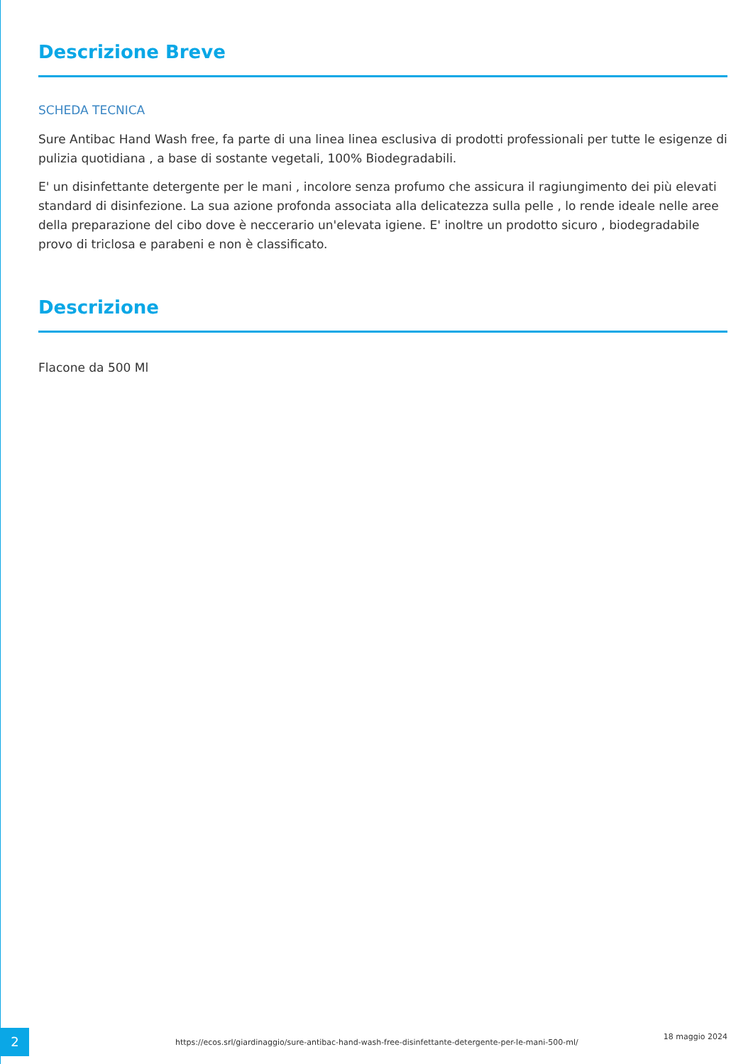Descrizione Breve
SCHEDA TECNICA
Sure Antibac Hand Wash free, fa parte di una linea linea esclusiva di prodotti professionali per tutte le esigenze di pulizia quotidiana , a base di sostante vegetali, 100% Biodegradabili.
E' un disinfettante detergente per le mani , incolore senza profumo che assicura il ragiungimento dei più elevati standard di disinfezione. La sua azione profonda associata alla delicatezza sulla pelle , lo rende ideale nelle aree della preparazione del cibo dove è neccerario un'elevata igiene. E' inoltre un prodotto sicuro , biodegradabile provo di triclosa e parabeni e non è classificato.
Descrizione
Flacone da 500 Ml
2
https://ecos.srl/giardinaggio/sure-antibac-hand-wash-free-disinfettante-detergente-per-le-mani-500-ml/
18 maggio 2024